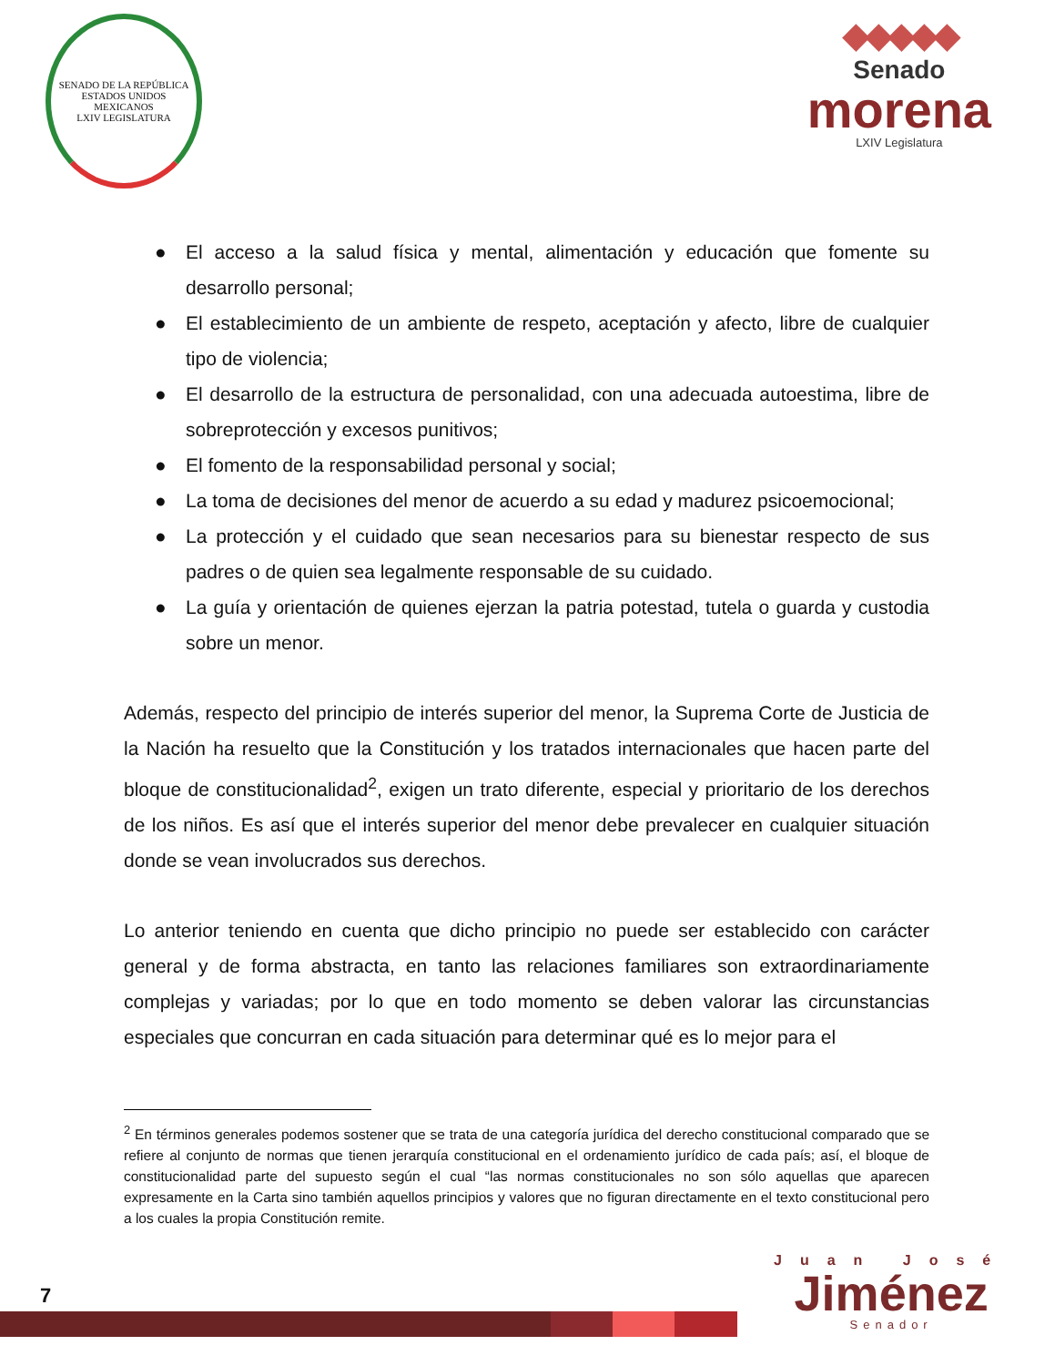SENADO DE LA REPÚBLICA
ESTADOS UNIDOS MEXICANOS
LXIV LEGISLATURA
◆◆◆◆◆
Senado
morena
LXIV Legislatura
● El acceso a la salud física y mental, alimentación y educación que fomente su desarrollo personal;
● El establecimiento de un ambiente de respeto, aceptación y afecto, libre de cualquier tipo de violencia;
● El desarrollo de la estructura de personalidad, con una adecuada autoestima, libre de sobreprotección y excesos punitivos;
● El fomento de la responsabilidad personal y social;
● La toma de decisiones del menor de acuerdo a su edad y madurez psicoemocional;
● La protección y el cuidado que sean necesarios para su bienestar respecto de sus padres o de quien sea legalmente responsable de su cuidado.
● La guía y orientación de quienes ejerzan la patria potestad, tutela o guarda y custodia sobre un menor.
Además, respecto del principio de interés superior del menor, la Suprema Corte de Justicia de la Nación ha resuelto que la Constitución y los tratados internacionales que hacen parte del bloque de constitucionalidad<sup>2</sup>, exigen un trato diferente, especial y prioritario de los derechos de los niños. Es así que el interés superior del menor debe prevalecer en cualquier situación donde se vean involucrados sus derechos.
Lo anterior teniendo en cuenta que dicho principio no puede ser establecido con carácter general y de forma abstracta, en tanto las relaciones familiares son extraordinariamente complejas y variadas; por lo que en todo momento se deben valorar las circunstancias especiales que concurran en cada situación para determinar qué es lo mejor para el
<sup>2</sup> En términos generales podemos sostener que se trata de una categoría jurídica del derecho constitucional comparado que se refiere al conjunto de normas que tienen jerarquía constitucional en el ordenamiento jurídico de cada país; así, el bloque de constitucionalidad parte del supuesto según el cual “las normas constitucionales no son sólo aquellas que aparecen expresamente en la Carta sino también aquellos principios y valores que no figuran directamente en el texto constitucional pero a los cuales la propia Constitución remite.
7
Juan José
Jiménez
Senador